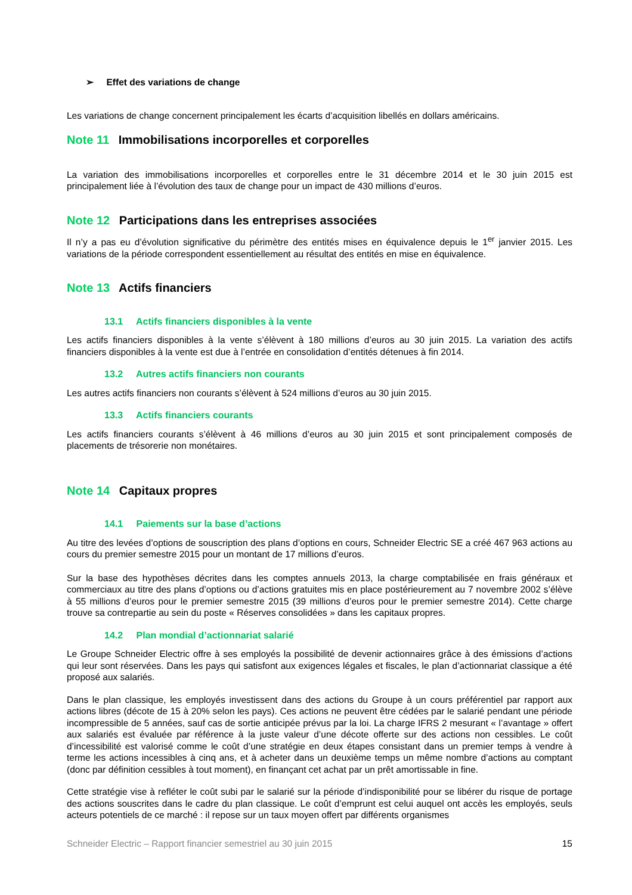➢ Effet des variations de change
Les variations de change concernent principalement les écarts d’acquisition libellés en dollars américains.
Note 11 Immobilisations incorporelles et corporelles
La variation des immobilisations incorporelles et corporelles entre le 31 décembre 2014 et le 30 juin 2015 est principalement liée à l’évolution des taux de change pour un impact de 430 millions d’euros.
Note 12 Participations dans les entreprises associées
Il n’y a pas eu d’évolution significative du périmètre des entités mises en équivalence depuis le 1<sup>er</sup> janvier 2015. Les variations de la période correspondent essentiellement au résultat des entités en mise en équivalence.
Note 13 Actifs financiers
13.1 Actifs financiers disponibles à la vente
Les actifs financiers disponibles à la vente s’élèvent à 180 millions d’euros au 30 juin 2015. La variation des actifs financiers disponibles à la vente est due à l’entrée en consolidation d’entités détenues à fin 2014.
13.2 Autres actifs financiers non courants
Les autres actifs financiers non courants s’élèvent à 524 millions d’euros au 30 juin 2015.
13.3 Actifs financiers courants
Les actifs financiers courants s’élèvent à 46 millions d’euros au 30 juin 2015 et sont principalement composés de placements de trésorerie non monétaires.
Note 14 Capitaux propres
14.1 Paiements sur la base d’actions
Au titre des levées d’options de souscription des plans d’options en cours, Schneider Electric SE a créé 467 963 actions au cours du premier semestre 2015 pour un montant de 17 millions d’euros.
Sur la base des hypothèses décrites dans les comptes annuels 2013, la charge comptabilisée en frais généraux et commerciaux au titre des plans d’options ou d’actions gratuites mis en place postérieurement au 7 novembre 2002 s’élève à 55 millions d’euros pour le premier semestre 2015 (39 millions d’euros pour le premier semestre 2014). Cette charge trouve sa contrepartie au sein du poste « Réserves consolidées » dans les capitaux propres.
14.2 Plan mondial d’actionnariat salarié
Le Groupe Schneider Electric offre à ses employés la possibilité de devenir actionnaires grâce à des émissions d’actions qui leur sont réservées. Dans les pays qui satisfont aux exigences légales et fiscales, le plan d’actionnariat classique a été proposé aux salariés.
Dans le plan classique, les employés investissent dans des actions du Groupe à un cours préférentiel par rapport aux actions libres (décote de 15 à 20% selon les pays). Ces actions ne peuvent être cédées par le salarié pendant une période incompressible de 5 années, sauf cas de sortie anticipée prévus par la loi. La charge IFRS 2 mesurant « l’avantage » offert aux salariés est évaluée par référence à la juste valeur d’une décote offerte sur des actions non cessibles. Le coût d’incessibilité est valorisé comme le coût d’une stratégie en deux étapes consistant dans un premier temps à vendre à terme les actions incessibles à cinq ans, et à acheter dans un deuxième temps un même nombre d’actions au comptant (donc par définition cessibles à tout moment), en finançant cet achat par un prêt amortissable in fine.
Cette stratégie vise à refléter le coût subi par le salarié sur la période d’indisponibilité pour se libérer du risque de portage des actions souscrites dans le cadre du plan classique. Le coût d’emprunt est celui auquel ont accès les employés, seuls acteurs potentiels de ce marché : il repose sur un taux moyen offert par différents organismes
Schneider Electric – Rapport financier semestriel au 30 juin 2015 15